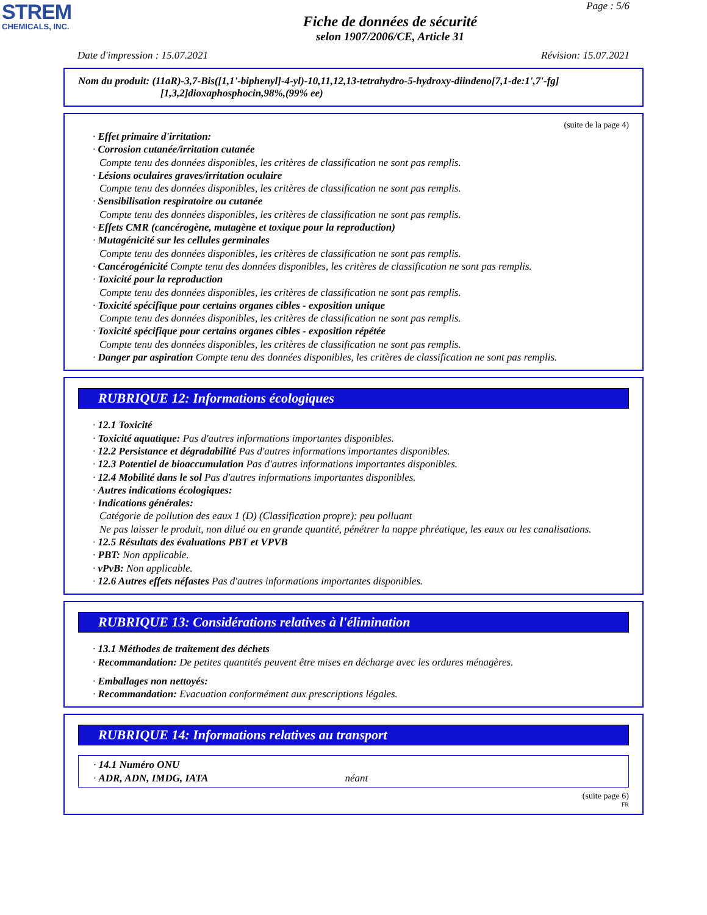STREM
CHEMICALS, INC.
Page : 5/6
Fiche de données de sécurité
selon 1907/2006/CE, Article 31
Date d'impression : 15.07.2021 Révision: 15.07.2021
Nom du produit: (11aR)-3,7-Bis([1,1'-biphenyl]-4-yl)-10,11,12,13-tetrahydro-5-hydroxy-diindeno[7,1-de:1',7'-fg]
[1,3,2]dioxaphosphocin,98%,(99% ee)
(suite de la page 4)
· Effet primaire d'irritation:
· Corrosion cutanée/irritation cutanée
Compte tenu des données disponibles, les critères de classification ne sont pas remplis.
· Lésions oculaires graves/irritation oculaire
Compte tenu des données disponibles, les critères de classification ne sont pas remplis.
· Sensibilisation respiratoire ou cutanée
Compte tenu des données disponibles, les critères de classification ne sont pas remplis.
· Effets CMR (cancérogène, mutagène et toxique pour la reproduction)
· Mutagénicité sur les cellules germinales
Compte tenu des données disponibles, les critères de classification ne sont pas remplis.
· Cancérogénicité Compte tenu des données disponibles, les critères de classification ne sont pas remplis.
· Toxicité pour la reproduction
Compte tenu des données disponibles, les critères de classification ne sont pas remplis.
· Toxicité spécifique pour certains organes cibles - exposition unique
Compte tenu des données disponibles, les critères de classification ne sont pas remplis.
· Toxicité spécifique pour certains organes cibles - exposition répétée
Compte tenu des données disponibles, les critères de classification ne sont pas remplis.
· Danger par aspiration Compte tenu des données disponibles, les critères de classification ne sont pas remplis.
RUBRIQUE 12: Informations écologiques
· 12.1 Toxicité
· Toxicité aquatique: Pas d'autres informations importantes disponibles.
· 12.2 Persistance et dégradabilité Pas d'autres informations importantes disponibles.
· 12.3 Potentiel de bioaccumulation Pas d'autres informations importantes disponibles.
· 12.4 Mobilité dans le sol Pas d'autres informations importantes disponibles.
· Autres indications écologiques:
· Indications générales:
Catégorie de pollution des eaux 1 (D) (Classification propre): peu polluant
Ne pas laisser le produit, non dilué ou en grande quantité, pénétrer la nappe phréatique, les eaux ou les canalisations.
· 12.5 Résultats des évaluations PBT et VPVB
· PBT: Non applicable.
· vPvB: Non applicable.
· 12.6 Autres effets néfastes Pas d'autres informations importantes disponibles.
RUBRIQUE 13: Considérations relatives à l'élimination
· 13.1 Méthodes de traitement des déchets
· Recommandation: De petites quantités peuvent être mises en décharge avec les ordures ménagères.
· Emballages non nettoyés:
· Recommandation: Evacuation conformément aux prescriptions légales.
RUBRIQUE 14: Informations relatives au transport
· 14.1 Numéro ONU
· ADR, ADN, IMDG, IATA néant
(suite page 6)
FR